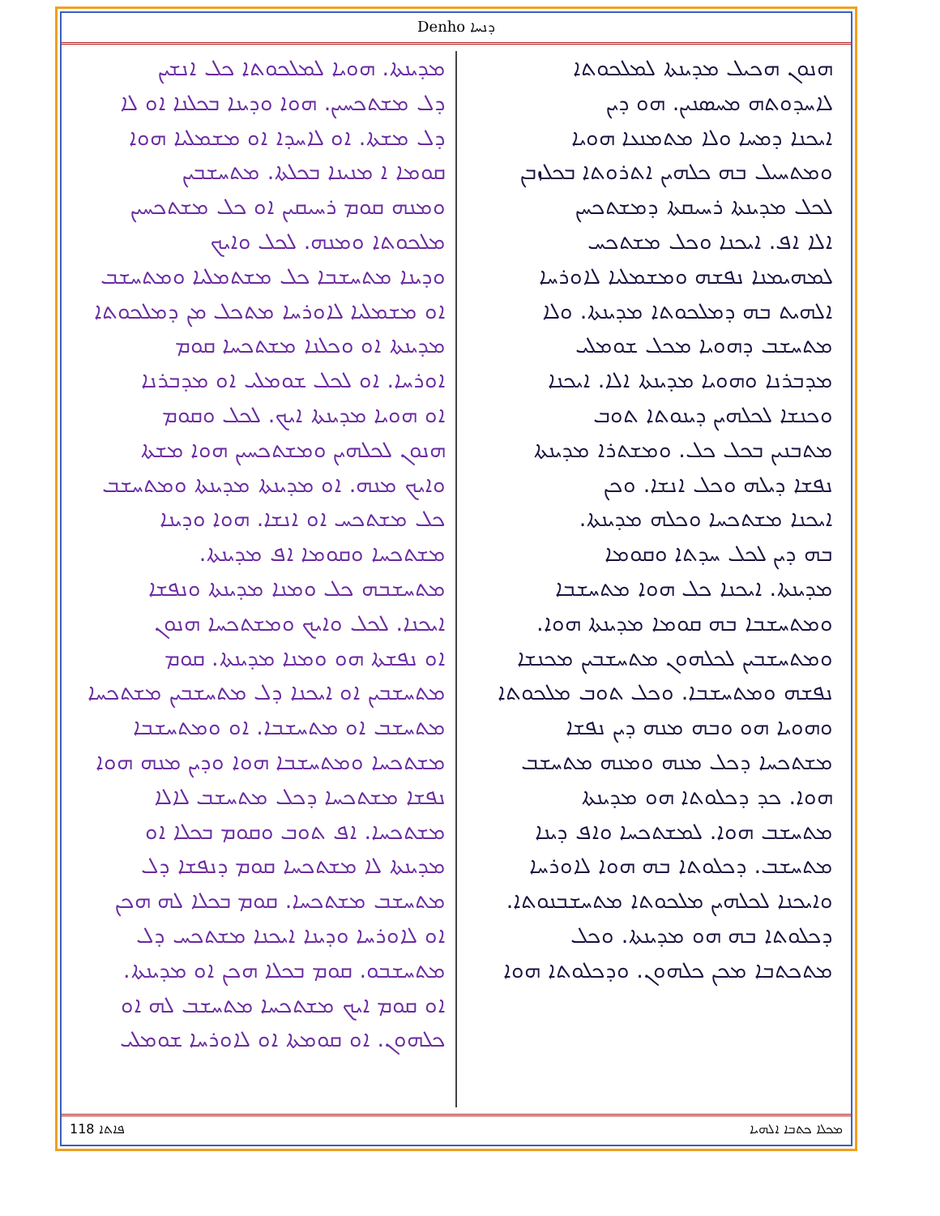Denho ܕܢܚܐ
ܗܢܘܢ ܗܟܝܠ ܡܕܝܢܬܐ ܠܡܠܟܘܬܐ
ܠܐܚܕܘܬܗ ܡܚܣܢܝܢ. ܗܘ ܕܝܢ
ܐܝܟܢܐ ܕܡܚܐ ܘܠܐ ܡܬܡܢܥܐ ܗܘܝܐ
ܘܡܬܚܝܠ ܒܗ ܟܠܗܝܢ ܐܬܪܘܬܐ ܒܟܠܙܒܢ
ܠܟܠ ܡܕܝܢܬܐ ܪܚܝܩܬܐ ܕܡܫܬܟܚܢ
ܐܠܐ ܐܦ. ܐܝܟܢܐ ܘܟܠ ܡܫܬܟܚ
ܠܡܗܝܡܢܐ ܢܦܫܗ ܘܡܫܡܠܝܐ ܠܐܘܪܚܐ
ܐܠܗܝܬ ܒܗ ܕܡܠܟܘܬܐ ܡܕܝܢܬܐ. ܘܠܐ
ܡܬܚܫܒ ܕܗܘܝܐ ܡܟܠ ܫܘܡܠܝ
ܡܕܒܪܢܐ ܘܗܘܝܐ ܡܕܝܢܬܐ ܐܠܐ. ܐܝܟܢܐ
ܘܟܢܫܐ ܠܟܠܗܝܢ ܕܝܢܘܬܐ ܬܘܒ
ܡܬܒܢܝܢ ܒܟܠ ܟܠ. ܘܡܫܬܪܐ ܡܕܝܢܬܐ
ܢܦܫܐ ܕܝܠܗ ܘܟܠ ܐܢܫܐ. ܘܟܢ
ܐܝܟܢܐ ܡܫܬܟܚܐ ܘܟܠܗ ܡܕܝܢܬܐ.
ܒܗ ܕܝܢ ܠܟܠ ܚܕܬܐ ܘܩܘܡܐ
ܡܕܝܢܬܐ. ܐܝܟܢܐ ܟܠ ܗܘܐ ܡܬܚܫܒܐ
ܘܡܬܚܫܒܐ ܒܗ ܩܘܡܐ ܡܕܝܢܬܐ ܗܘܐ.
ܘܡܬܚܫܒܝܢ ܠܟܠܗܘܢ ܡܬܚܫܒܝܢ ܡܟܢܫܐ
ܢܦܫܗ ܘܡܬܚܫܒܐ. ܘܟܠ ܬܘܒ ܡܠܟܘܬܐ
ܘܗܘܝܐ ܗܘ ܘܒܗ ܡܢܗ ܕܝܢ ܢܦܫܐ
ܡܫܬܟܚܐ ܕܟܠ ܡܢܗ ܘܡܢܗ ܡܬܚܫܒ
ܗܘܐ. ܟܕ ܕܟܠܘܬܐ ܗܘ ܡܕܝܢܬܐ
ܡܬܚܫܒ ܗܘܐ. ܠܡܫܬܟܚܐ ܘܐܦ ܕܝܢܐ
ܡܬܚܫܒ. ܕܟܠܘܬܐ ܒܗ ܗܘܐ ܠܐܘܪܚܐ
ܘܐܝܟܢܐ ܠܟܠܗܝܢ ܡܠܟܘܬܐ ܡܬܚܫܒܢܘܬܐ.
ܕܟܠܘܬܐ ܒܗ ܗܘ ܡܕܝܢܬܐ. ܘܟܠ
ܡܬܟܬܒܐ ܡܟܢ ܟܠܗܘܢ. ܘܕܟܠܘܬܐ ܗܘܐ
ܡܕܝܢܬܐ. ܗܘܝܐ ܠܡܠܟܘܬܐ ܟܠ ܐܢܫܝܢ
ܕܠ ܡܫܬܟܚܝܢ. ܗܘܐ ܘܕܝܢܐ ܒܟܠܢܐ ܐܘ ܠܐ
ܕܠ ܡܫܬܐ. ܐܘ ܠܐܚܕܐ ܐܘ ܡܫܡܠܝܐ ܗܘܐ
ܩܘܡܐ ܐ ܡܢܝܢܐ ܒܟܠܬܐ. ܡܬܚܫܒܝܢ
ܘܡܢܗ ܩܘܡ ܪܚܝܩܝܢ ܐܘ ܟܠ ܡܫܬܟܚܝܢ
ܡܠܟܘܬܐ ܘܡܢܗ. ܠܟܠ ܘܐܝܟ
ܘܕܝܢܐ ܡܬܚܫܒܐ ܟܠ ܡܫܬܡܠܝܐ ܘܡܬܚܫܒ
ܐܘ ܡܫܡܠܝܐ ܠܐܘܪܚܐ ܡܬܟܠ ܡܢ ܕܡܠܟܘܬܐ
ܡܕܝܢܬܐ ܐܘ ܘܟܠܢܐ ܡܫܬܟܚܐ ܩܘܡ
ܐܘܪܚܐ. ܐܘ ܠܟܠ ܫܘܡܠܝ ܐܘ ܡܕܒܪܢܐ
ܐܘ ܗܘܝܐ ܡܕܝܢܬܐ ܐܝܟ. ܠܟܠ ܘܩܘܡ
ܗܢܘܢ ܠܟܠܗܝܢ ܘܡܫܬܟܚܝܢ ܗܘܐ ܡܫܬܐ
ܘܐܝܟ ܡܢܗ. ܐܘ ܡܕܝܢܬܐ ܡܕܝܢܬܐ ܘܡܬܚܫܒ
ܟܠ ܡܫܬܟܚ ܐܘ ܐܢܫܐ. ܗܘܐ ܘܕܝܢܐ
ܡܫܬܟܚܐ ܘܩܘܡܐ ܐܦ ܡܕܝܢܬܐ.
ܡܬܚܫܒܗ ܟܠ ܘܡܢܐ ܡܕܝܢܬܐ ܘܢܦܫܐ
ܐܝܟܢܐ. ܠܟܠ ܘܐܝܟ ܘܡܫܬܟܚܐ ܗܢܘܢ
ܐܘ ܢܦܫܬܐ ܗܘ ܘܡܢܐ ܡܕܝܢܬܐ. ܩܘܡ
ܡܬܚܫܒܝܢ ܐܘ ܐܝܟܢܐ ܕܠ ܡܬܚܫܒܝܢ ܡܫܬܟܚܐ
ܡܬܚܫܒ ܐܘ ܡܬܚܫܒܐ. ܐܘ ܘܡܬܚܫܒܐ
ܡܫܬܟܚܐ ܘܡܬܚܫܒܐ ܗܘܐ ܘܕܝܢ ܡܢܗ ܗܘܐ
ܢܦܫܐ ܡܫܬܟܚܐ ܕܟܠ ܡܬܚܫܒ ܠܐܠܐ
ܡܫܬܟܚܐ. ܐܦ ܬܘܒ ܘܩܘܡ ܒܟܠܐ ܐܘ
ܡܕܝܢܬܐ ܠܐ ܡܫܬܟܚܐ ܩܘܡ ܕܢܦܫܐ ܕܠ
ܡܬܚܫܒ ܡܫܬܟܚܐ. ܩܘܡ ܒܟܠܐ ܠܗ ܗܟܢ
ܐܘ ܠܐܘܪܚܐ ܘܕܝܢܐ ܐܝܟܢܐ ܡܫܬܟܚ ܕܠ
ܡܬܚܫܒܘ. ܩܘܡ ܒܟܠܐ ܗܟܢ ܐܘ ܡܕܝܢܬܐ.
ܐܘ ܩܘܡ ܐܝܟ ܡܫܬܟܚܐ ܡܬܚܫܒ ܠܗ ܐܘ
ܟܠܗܘܢ. ܐܘ ܩܘܡܬܐ ܐܘ ܠܐܘܪܚܐ ܫܘܡܠܝ
118 ܦܐܬܐ ܡܟܠܐ ܟܬܒܐ ܐܠܗܝܐ